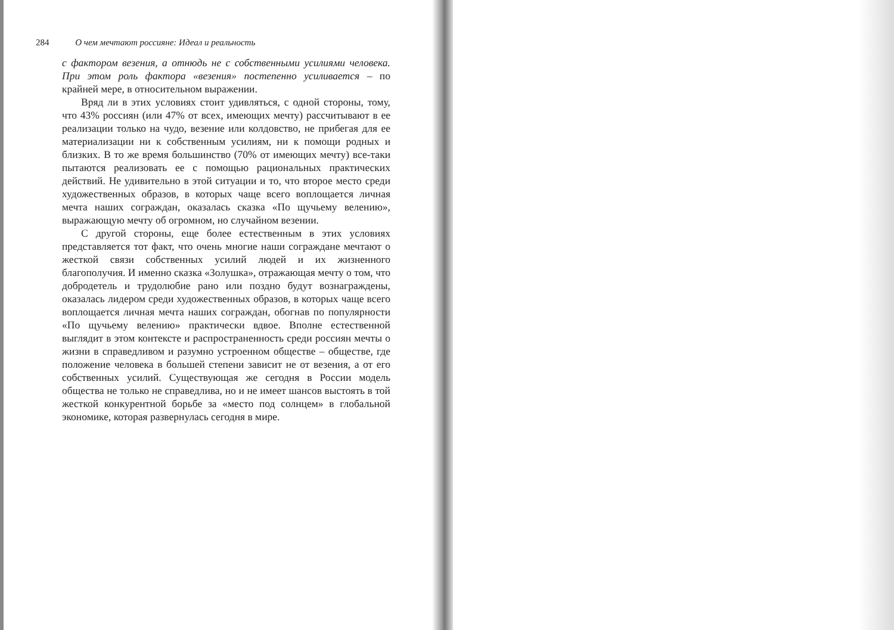284 О чем мечтают россияне: Идеал и реальность
с фактором везения, а отнюдь не с собственными усилиями человека. При этом роль фактора «везения» постепенно усиливается – по крайней мере, в относительном выражении.
Вряд ли в этих условиях стоит удивляться, с одной стороны, тому, что 43% россиян (или 47% от всех, имеющих мечту) рассчитывают в ее реализации только на чудо, везение или колдовство, не прибегая для ее материализации ни к собственным усилиям, ни к помощи родных и близких. В то же время большинство (70% от имеющих мечту) все-таки пытаются реализовать ее с помощью рациональных практических действий. Не удивительно в этой ситуации и то, что второе место среди художественных образов, в которых чаще всего воплощается личная мечта наших сограждан, оказалась сказка «По щучьему велению», выражающую мечту об огромном, но случайном везении.
С другой стороны, еще более естественным в этих условиях представляется тот факт, что очень многие наши сограждане мечтают о жесткой связи собственных усилий людей и их жизненного благополучия. И именно сказка «Золушка», отражающая мечту о том, что добродетель и трудолюбие рано или поздно будут вознаграждены, оказалась лидером среди художественных образов, в которых чаще всего воплощается личная мечта наших сограждан, обогнав по популярности «По щучьему велению» практически вдвое. Вполне естественной выглядит в этом контексте и распространенность среди россиян мечты о жизни в справедливом и разумно устроенном обществе – обществе, где положение человека в большей степени зависит не от везения, а от его собственных усилий. Существующая же сегодня в России модель общества не только не справедлива, но и не имеет шансов выстоять в той жесткой конкурентной борьбе за «место под солнцем» в глобальной экономике, которая развернулась сегодня в мире.